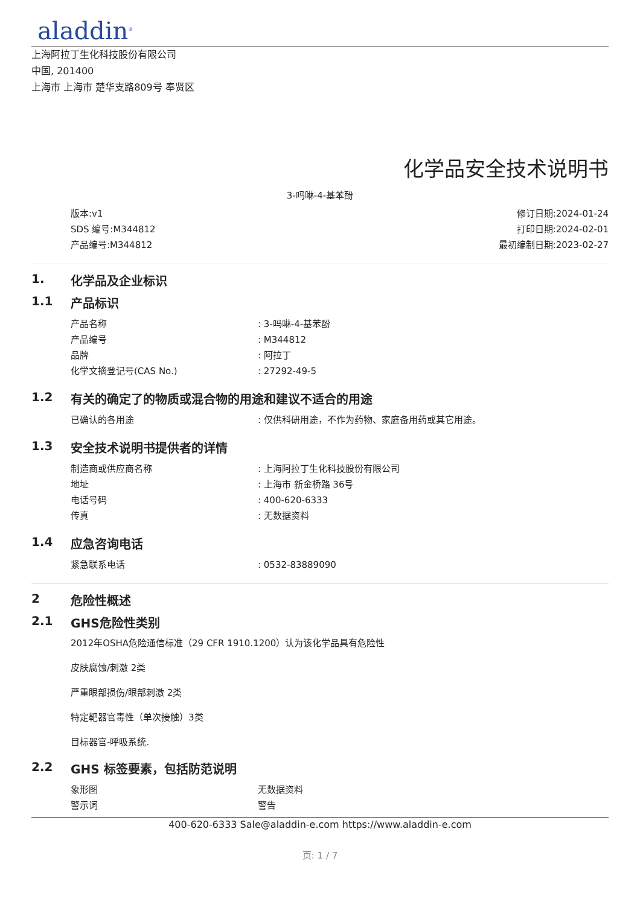aladdin<sup>®</sup>
上海阿拉丁生化科技股份有限公司
中国, 201400
上海市 上海市 楚华支路809号 奉贤区
化学品安全技术说明书
3-吗啉-4-基苯酚
版本:v1
SDS 编号:M344812
产品编号:M344812
修订日期:2024-01-24
打印日期:2024-02-01
最初编制日期:2023-02-27
1. 化学品及企业标识
1.1 产品标识
| 产品名称 | : 3-吗啉-4-基苯酚 |
| 产品编号 | : M344812 |
| 品牌 | : 阿拉丁 |
| 化学文摘登记号(CAS No.) | : 27292-49-5 |
1.2 有关的确定了的物质或混合物的用途和建议不适合的用途
| 已确认的各用途 | : 仅供科研用途，不作为药物、家庭备用药或其它用途。 |
1.3 安全技术说明书提供者的详情
| 制造商或供应商名称 | : 上海阿拉丁生化科技股份有限公司 |
| 地址 | : 上海市 新金桥路 36号 |
| 电话号码 | : 400-620-6333 |
| 传真 | : 无数据资料 |
1.4 应急咨询电话
| 紧急联系电话 | : 0532-83889090 |
2 危险性概述
2.1 GHS危险性类别
2012年OSHA危险通信标准（29 CFR 1910.1200）认为该化学品具有危险性
皮肤腐蚀/刺激 2类
严重眼部损伤/眼部刺激 2类
特定靶器官毒性（单次接触）3类
目标器官-呼吸系统.
2.2 GHS 标签要素，包括防范说明
| 象形图 | 无数据资料 |
| 警示词 | 警告 |
400-620-6333 Sale@aladdin-e.com https://www.aladdin-e.com
页: 1 / 7